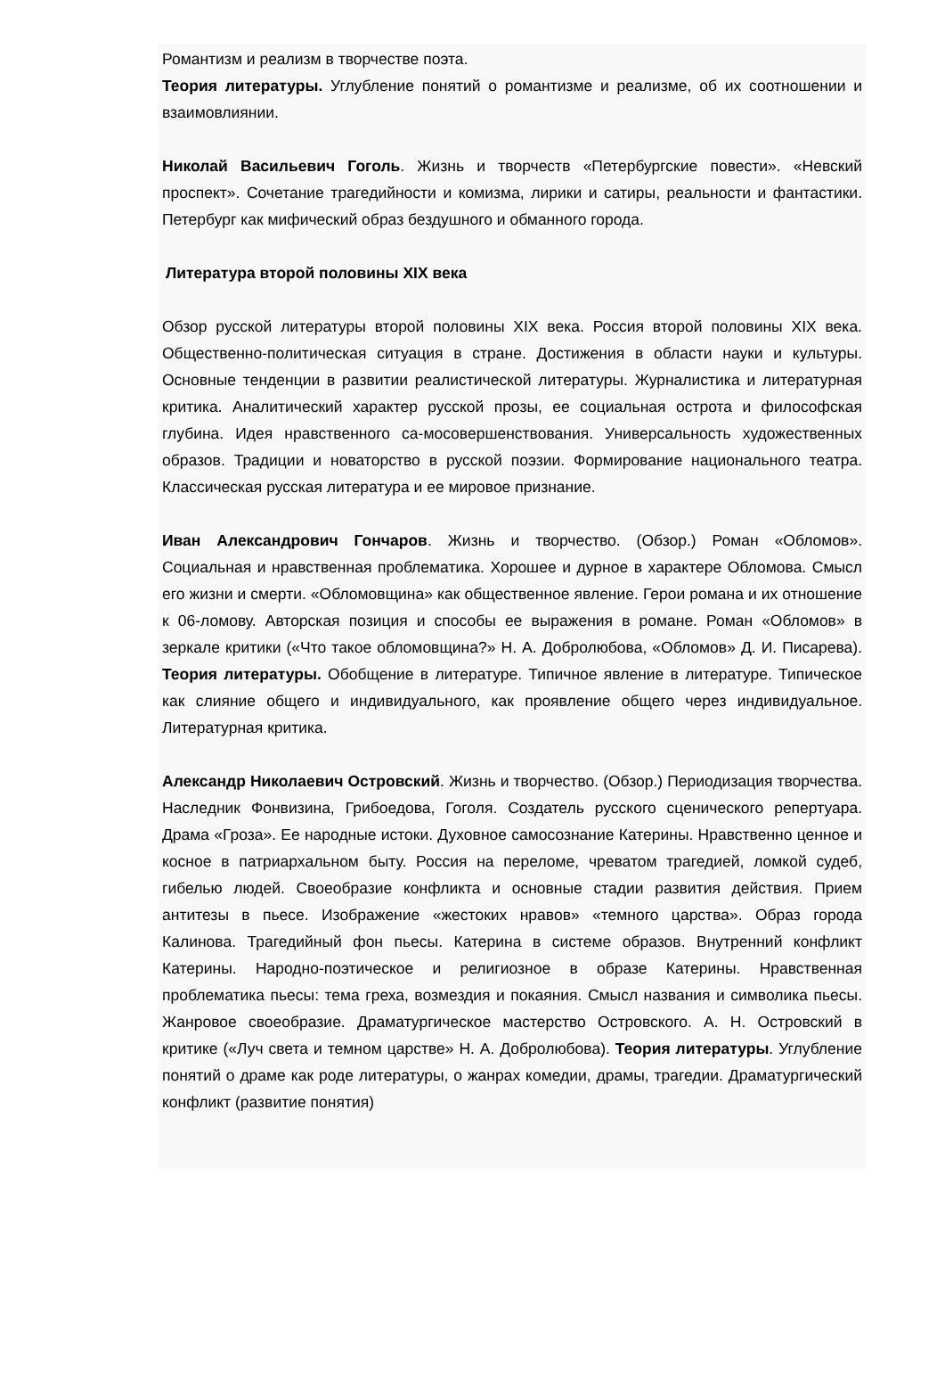Романтизм и реализм в творчестве поэта.
Теория литературы. Углубление понятий о романтизме и реализме, об их соотношении и взаимовлиянии.
Николай Васильевич Гоголь. Жизнь и творчеств «Петербургские повести». «Невский проспект». Сочетание трагедийности и комизма, лирики и сатиры, реальности и фантастики. Петербург как мифический образ бездушного и обманного города.
Литература второй половины XIX века
Обзор русской литературы второй половины XIX века. Россия второй половины XIX века. Общественно-политическая ситуация в стране. Достижения в области науки и культуры. Основные тенденции в развитии реалистической литературы. Журналистика и литературная критика. Аналитический характер русской прозы, ее социальная острота и философская глубина. Идея нравственного са-мосовершенствования. Универсальность художественных образов. Традиции и новаторство в русской поэзии. Формирование национального театра. Классическая русская литература и ее мировое признание.
Иван Александрович Гончаров. Жизнь и творчество. (Обзор.) Роман «Обломов». Социальная и нравственная проблематика. Хорошее и дурное в характере Обломова. Смысл его жизни и смерти. «Обломовщина» как общественное явление. Герои романа и их отношение к 06-ломову. Авторская позиция и способы ее выражения в романе. Роман «Обломов» в зеркале критики («Что такое обломовщина?» Н. А. Добролюбова, «Обломов» Д. И. Писарева). Теория литературы. Обобщение в литературе. Типичное явление в литературе. Типическое как слияние общего и индивидуального, как проявление общего через индивидуальное. Литературная критика.
Александр Николаевич Островский. Жизнь и творчество. (Обзор.) Периодизация творчества. Наследник Фонвизина, Грибоедова, Гоголя. Создатель русского сценического репертуара. Драма «Гроза». Ее народные истоки. Духовное самосознание Катерины. Нравственно ценное и косное в патриархальном быту. Россия на переломе, чреватом трагедией, ломкой судеб, гибелью людей. Своеобразие конфликта и основные стадии развития действия. Прием антитезы в пьесе. Изображение «жестоких нравов» «темного царства». Образ города Калинова. Трагедийный фон пьесы. Катерина в системе образов. Внутренний конфликт Катерины. Народно-поэтическое и религиозное в образе Катерины. Нравственная проблематика пьесы: тема греха, возмездия и покаяния. Смысл названия и символика пьесы. Жанровое своеобразие. Драматургическое мастерство Островского. А. Н. Островский в критике («Луч света и темном царстве» Н. А. Добролюбова). Теория литературы. Углубление понятий о драме как роде литературы, о жанрах комедии, драмы, трагедии. Драматургический конфликт (развитие понятия)